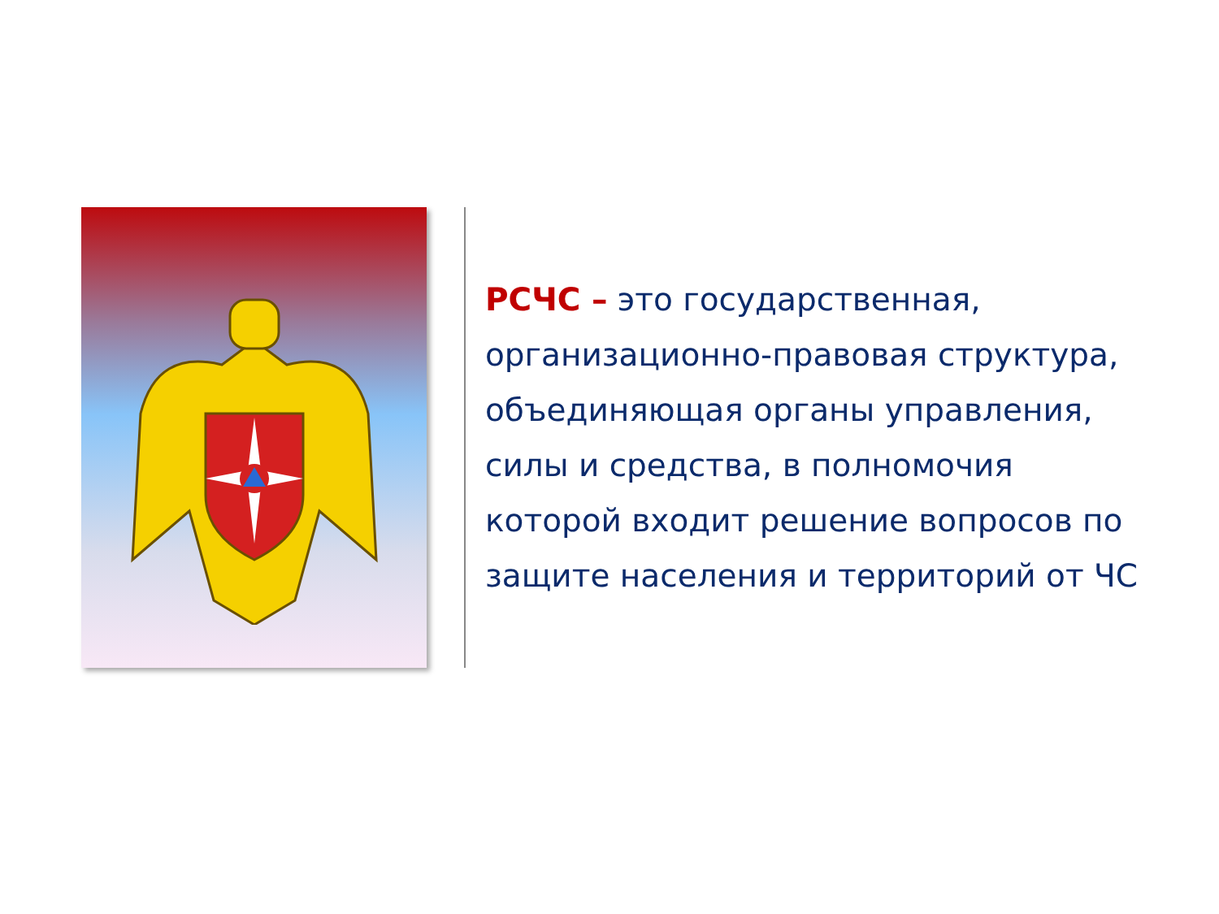РСЧС – это государственная, организационно-правовая структура, объединяющая органы управления, силы и средства, в полномочия которой входит решение вопросов по защите населения и территорий от ЧС